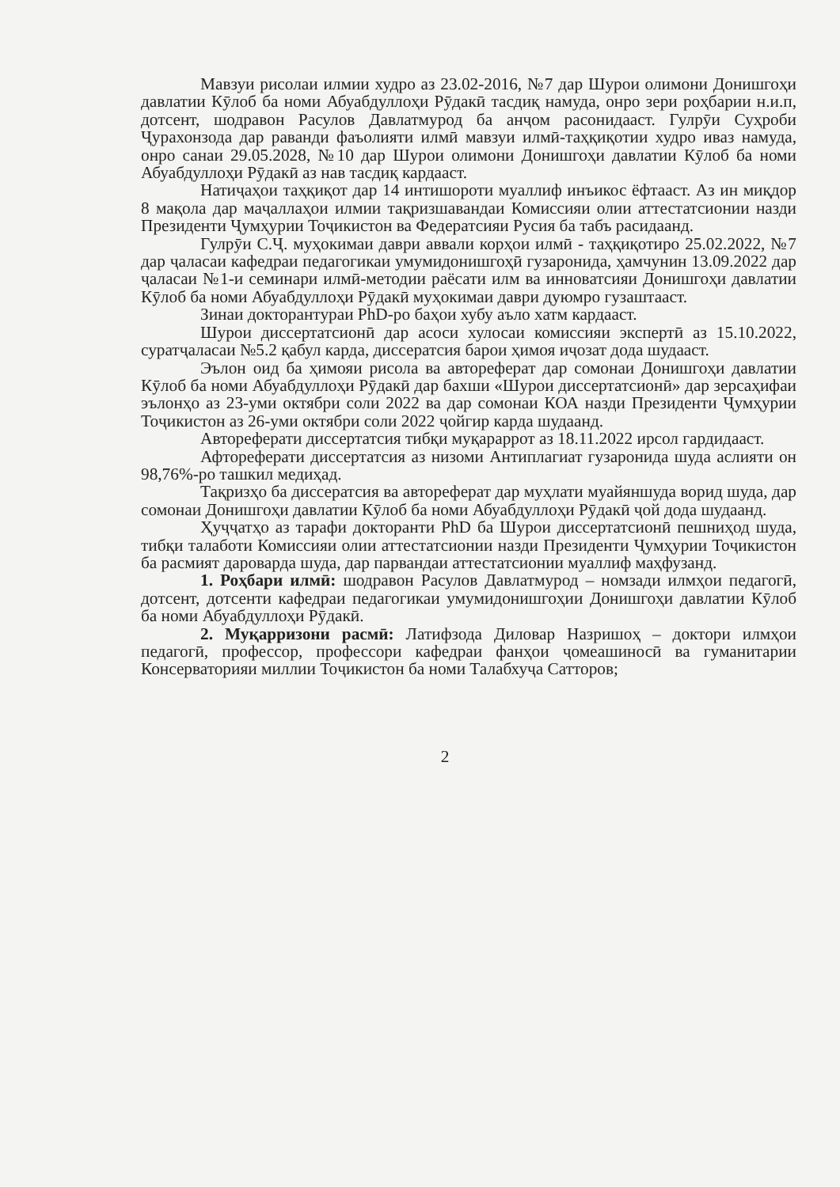Мавзуи рисолаи илмии худро аз 23.02-2016, №7 дар Шурои олимони Донишгоҳи давлатии Кӯлоб ба номи Абуабдуллоҳи Рӯдакӣ тасдиқ намуда, онро зери роҳбарии н.и.п, дотсент, шодравон Расулов Давлатмурод ба анҷом расонидааст. Гулрӯи Суҳроби Ҷурахонзода дар раванди фаъолияти илмӣ мавзуи илмӣ-таҳқиқотии худро иваз намуда, онро санаи 29.05.2028, №10 дар Шурои олимони Донишгоҳи давлатии Кӯлоб ба номи Абуабдуллоҳи Рӯдакӣ аз нав тасдиқ кардааст.
Натиҷаҳои таҳқиқот дар 14 интишороти муаллиф инъикос ёфтааст. Аз ин миқдор 8 мақола дар маҷаллаҳои илмии тақризшавандаи Комиссияи олии аттестатсионии назди Президенти Ҷумҳурии Тоҷикистон ва Федератсияи Русия ба табъ расидаанд.
Гулрӯи С.Ҷ. муҳокимаи даври аввали корҳои илмӣ - таҳқиқотиро 25.02.2022, №7 дар ҷаласаи кафедраи педагогикаи умумидонишгоҳӣ гузаронида, ҳамчунин 13.09.2022 дар ҷаласаи №1-и семинари илмӣ-методии раёсати илм ва инноватсияи Донишгоҳи давлатии Кӯлоб ба номи Абуабдуллоҳи Рӯдакӣ муҳокимаи даври дуюмро гузаштааст.
Зинаи докторантураи PhD-ро баҳои хубу аъло хатм кардааст.
Шурои диссертатсионӣ дар асоси хулосаи комиссияи экспертӣ аз 15.10.2022, суратҷаласаи №5.2 қабул карда, диссератсия барои ҳимоя иҷозат дода шудааст.
Эълон оид ба ҳимояи рисола ва автореферат дар сомонаи Донишгоҳи давлатии Кӯлоб ба номи Абуабдуллоҳи Рӯдакӣ дар бахши «Шурои диссертатсионӣ» дар зерсаҳифаи эълонҳо аз 23-уми октябри соли 2022 ва дар сомонаи КОА назди Президенти Ҷумҳурии Тоҷикистон аз 26-уми октябри соли 2022 ҷойгир карда шудаанд.
Автореферати диссертатсия тибқи муқараррот аз 18.11.2022 ирсол гардидааст.
Афтореферати диссертатсия аз низоми Антиплагиат гузаронида шуда аслияти он 98,76%-ро ташкил медиҳад.
Тақризҳо ба диссератсия ва автореферат дар муҳлати муайяншуда ворид шуда, дар сомонаи Донишгоҳи давлатии Кӯлоб ба номи Абуабдуллоҳи Рӯдакӣ ҷой дода шудаанд.
Ҳуҷҷатҳо аз тарафи докторанти PhD ба Шурои диссертатсионӣ пешниҳод шуда, тибқи талаботи Комиссияи олии аттестатсионии назди Президенти Ҷумҳурии Тоҷикистон ба расмият дароварда шуда, дар парвандаи аттестатсионии муаллиф маҳфузанд.
1. Роҳбари илмӣ: шодравон Расулов Давлатмурод – номзади илмҳои педагогӣ, дотсент, дотсенти кафедраи педагогикаи умумидонишгоҳии Донишгоҳи давлатии Кӯлоб ба номи Абуабдуллоҳи Рӯдакӣ.
2. Муқарризони расмӣ: Латифзода Диловар Назришоҳ – доктори илмҳои педагогӣ, профессор, профессори кафедраи фанҳои ҷомеашиносӣ ва гуманитарии Консерваторияи миллии Тоҷикистон ба номи Талабхуҷа Сатторов;
2